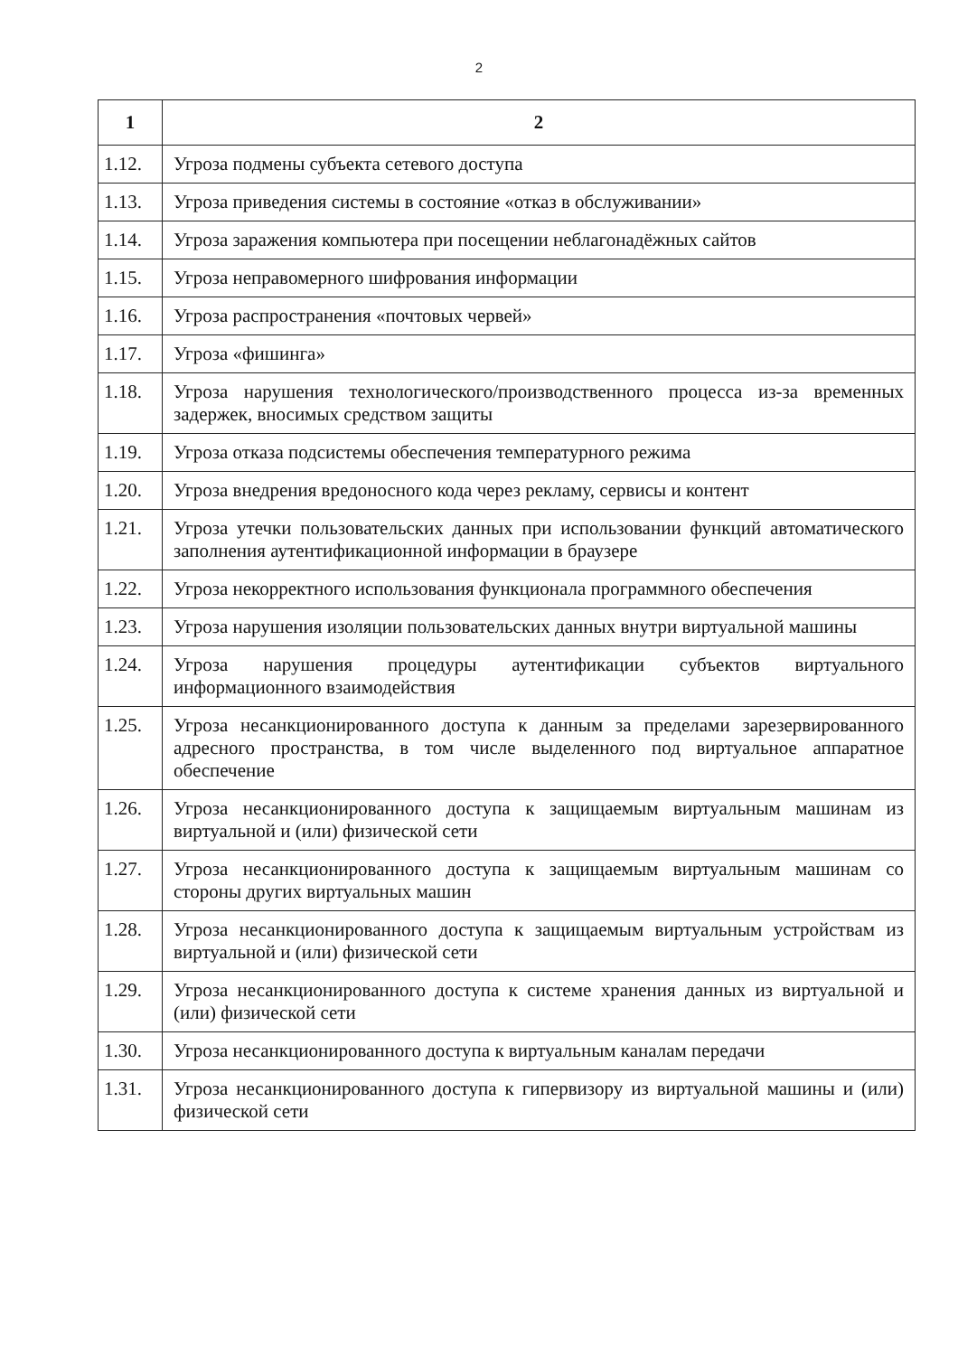2
| 1 | 2 |
| --- | --- |
| 1.12. | Угроза подмены субъекта сетевого доступа |
| 1.13. | Угроза приведения системы в состояние «отказ в обслуживании» |
| 1.14. | Угроза заражения компьютера при посещении неблагонадёжных сайтов |
| 1.15. | Угроза неправомерного шифрования информации |
| 1.16. | Угроза распространения «почтовых червей» |
| 1.17. | Угроза «фишинга» |
| 1.18. | Угроза нарушения технологического/производственного процесса из-за временных задержек, вносимых средством защиты |
| 1.19. | Угроза отказа подсистемы обеспечения температурного режима |
| 1.20. | Угроза внедрения вредоносного кода через рекламу, сервисы и контент |
| 1.21. | Угроза утечки пользовательских данных при использовании функций автоматического заполнения аутентификационной информации в браузере |
| 1.22. | Угроза некорректного использования функционала программного обеспечения |
| 1.23. | Угроза нарушения изоляции пользовательских данных внутри виртуальной машины |
| 1.24. | Угроза нарушения процедуры аутентификации субъектов виртуального информационного взаимодействия |
| 1.25. | Угроза несанкционированного доступа к данным за пределами зарезервированного адресного пространства, в том числе выделенного под виртуальное аппаратное обеспечение |
| 1.26. | Угроза несанкционированного доступа к защищаемым виртуальным машинам из виртуальной и (или) физической сети |
| 1.27. | Угроза несанкционированного доступа к защищаемым виртуальным машинам со стороны других виртуальных машин |
| 1.28. | Угроза несанкционированного доступа к защищаемым виртуальным устройствам из виртуальной и (или) физической сети |
| 1.29. | Угроза несанкционированного доступа к системе хранения данных из виртуальной и (или) физической сети |
| 1.30. | Угроза несанкционированного доступа к виртуальным каналам передачи |
| 1.31. | Угроза несанкционированного доступа к гипервизору из виртуальной машины и (или) физической сети |